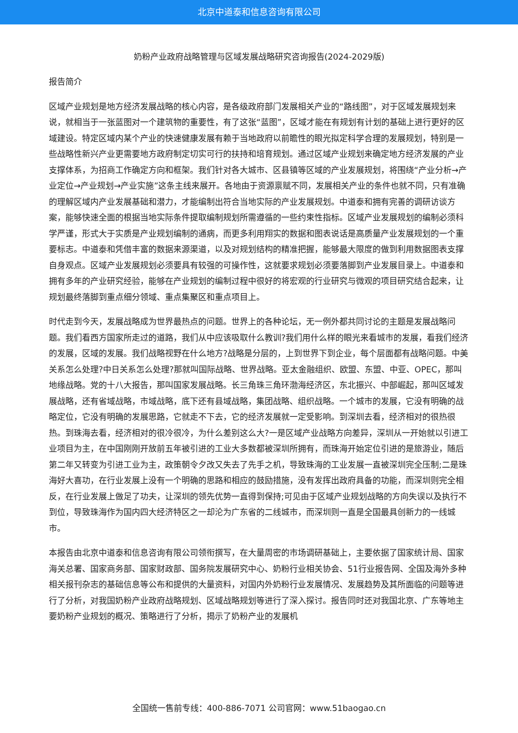北京中道泰和信息咨询有限公司
奶粉产业政府战略管理与区域发展战略研究咨询报告(2024-2029版)
报告简介
区域产业规划是地方经济发展战略的核心内容，是各级政府部门发展相关产业的“路线图”，对于区域发展规划来说，就相当于一张蓝图对一个建筑物的重要性，有了这张“蓝图”，区域才能在有规划有计划的基础上进行更好的区域建设。特定区域内某个产业的快速健康发展有赖于当地政府以前瞻性的眼光拟定科学合理的发展规划，特别是一些战略性新兴产业更需要地方政府制定切实可行的扶持和培育规划。通过区域产业规划来确定地方经济发展的产业支撑体系，为招商工作确定方向和框架。我们针对各大城市、区县镇等区域的产业发展规划，将围绕“产业分析→产业定位→产业规划→产业实施”这条主线来展开。各地由于资源禀赋不同，发展相关产业的条件也就不同，只有准确的理解区域内产业发展基础和潜力，才能编制出符合当地实际的产业发展规划。中道泰和拥有完善的调研访谈方案，能够快速全面的根据当地实际条件提取编制规划所需遵循的一些约束性指标。区域产业发展规划的编制必须科学严谨，形式大于实质是产业规划编制的通病，而更多利用翔实的数据和图表说话是高质量产业发展规划的一个重要标志。中道泰和凭借丰富的数据来源渠道，以及对规划结构的精准把握，能够最大限度的做到利用数据图表支撑自身观点。区域产业发展规划必须要具有较强的可操作性，这就要求规划必须要落脚到产业发展目录上。中道泰和拥有多年的产业研究经验，能够在产业规划的编制过程中很好的将宏观的行业研究与微观的项目研究结合起来，让规划最终落脚到重点细分领域、重点集聚区和重点项目上。
时代走到今天，发展战略成为世界最热点的问题。世界上的各种论坛，无一例外都共同讨论的主题是发展战略问题。我们看西方国家所走过的道路，我们从中应该吸取什么教训?我们用什么样的眼光来看城市的发展，看我们经济的发展，区域的发展。我们战略视野在什么地方?战略是分层的，上到世界下到企业，每个层面都有战略问题。中美关系怎么处理?中日关系怎么处理?那就叫国际战略、世界战略。亚太金融组织、欧盟、东盟、中亚、OPEC，那叫地缘战略。党的十八大报告，那叫国家发展战略。长三角珠三角环渤海经济区，东北振兴、中部崛起，那叫区域发展战略，还有省域战略，市域战略，底下还有县域战略，集团战略、组织战略。一个城市的发展，它没有明确的战略定位，它没有明确的发展思路，它就走不下去，它的经济发展就一定受影响。到深圳去看，经济相对的很热很热。到珠海去看，经济相对的很冷很冷，为什么差别这么大?一是区域产业战略方向差异，深圳从一开始就以引进工业项目为主，在中国刚刚开放前五年被引进的工业大多数都被深圳所拥有，而珠海开始定位引进的是旅游业，随后第二年又转变为引进工业为主，政策朝令夕改又失去了先手之机，导致珠海的工业发展一直被深圳完全压制;二是珠海好大喜功，在行业发展上没有一个明确的思路和相应的鼓励措施，没有发挥出政府具备的功能，而深圳则完全相反，在行业发展上做足了功夫，让深圳的领先优势一直得到保持;可见由于区域产业规划战略的方向失误以及执行不到位，导致珠海作为国内四大经济特区之一却沦为广东省的二线城市，而深圳则一直是全国最具创新力的一线城市。
本报告由北京中道泰和信息咨询有限公司领衔撰写，在大量周密的市场调研基础上，主要依据了国家统计局、国家海关总署、国家商务部、国家财政部、国务院发展研究中心、奶粉行业相关协会、51行业报告网、全国及海外多种相关报刊杂志的基础信息等公布和提供的大量资料，对国内外奶粉行业发展情况、发展趋势及其所面临的问题等进行了分析，对我国奶粉产业政府战略规划、区域战略规划等进行了深入探讨。报告同时还对我国北京、广东等地主要奶粉产业规划的概况、策略进行了分析，揭示了奶粉产业的发展机
全国统一售前专线：400-886-7071 公司官网：www.51baogao.cn